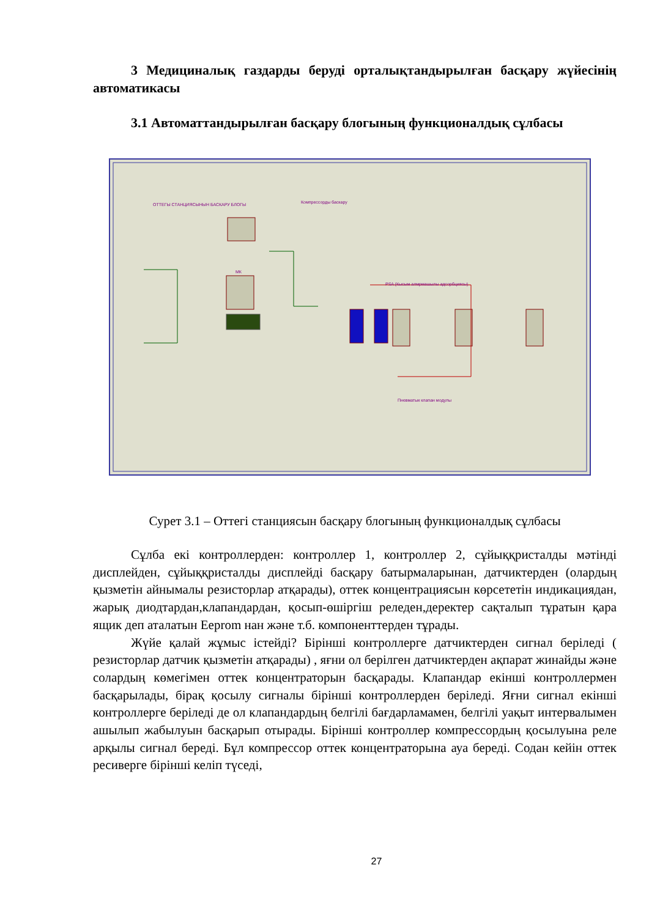3 Медициналық газдарды беруді орталықтандырылған басқару жүйесінің автоматикасы
3.1 Автоматтандырылған басқару блогының функционалдық сұлбасы
ОТТЕГЫ СТАНЦИЯСЫНЫН БАСКАРУ БЛОГЫ Компрессорды баскару
МК
PSA (Кысым алмрмашылы адсорбциясы)
Пневматык клапан модулы
Сурет 3.1 – Оттегі станциясын басқару блогының функционалдық сұлбасы
Сұлба екі контроллерден: контроллер 1, контроллер 2, сұйыққристалды мәтінді дисплейден, сұйыққристалды дисплейді басқару батырмаларынан, датчиктерден (олардың қызметін айнымалы резисторлар атқарады), оттек концентрациясын көрсететін индикациядан, жарық диодтардан,клапандардан, қосып-өшіргіш реледен,деректер сақталып тұратын қара ящик деп аталатын Eeprom нан және т.б. компоненттерден тұрады.
Жүйе қалай жұмыс істейді? Бірінші контроллерге датчиктерден сигнал беріледі ( резисторлар датчик қызметін атқарады) , яғни ол берілген датчиктерден ақпарат жинайды және солардың көмегімен оттек концентраторын басқарады. Клапандар екінші контроллермен басқарылады, бірақ қосылу сигналы бірінші контроллерден беріледі. Яғни сигнал екінші контроллерге беріледі де ол клапандардың белгілі бағдарламамен, белгілі уақыт интервалымен ашылып жабылуын басқарып отырады. Бірінші контроллер компрессордың қосылуына реле арқылы сигнал береді. Бұл компрессор оттек концентраторына ауа береді. Содан кейін оттек ресиверге бірінші келіп түседі,
27